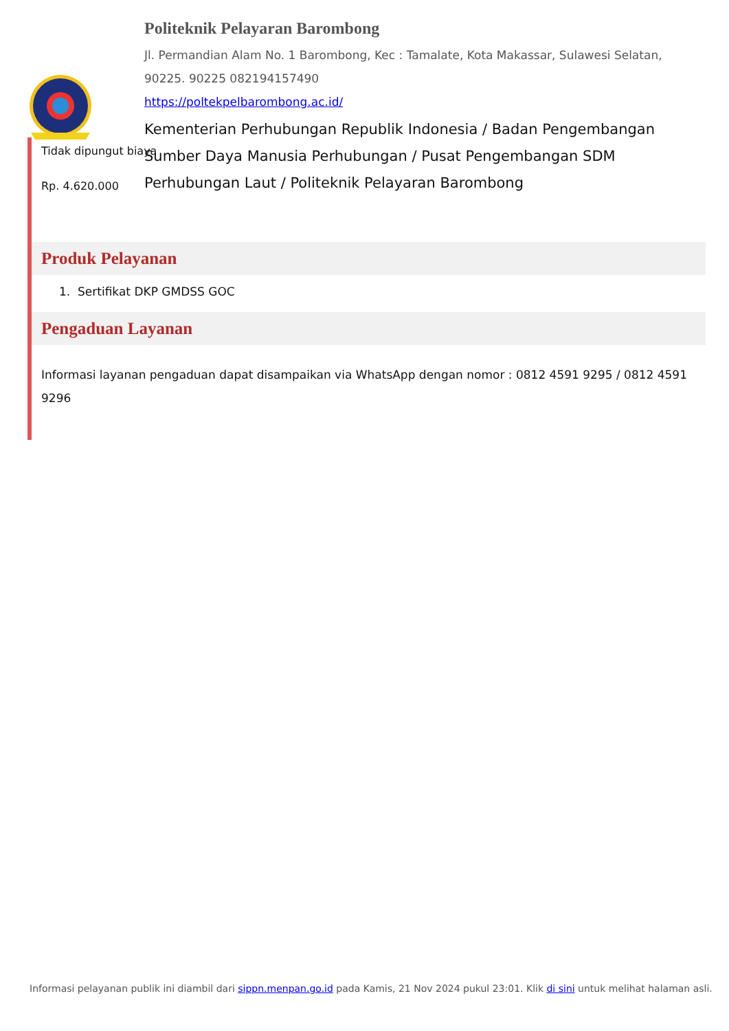Politeknik Pelayaran Barombong
Jl. Permandian Alam No. 1 Barombong, Kec : Tamalate, Kota Makassar, Sulawesi Selatan, 90225. 90225 082194157490
https://poltekpelbarombong.ac.id/
Kementerian Perhubungan Republik Indonesia / Badan Pengembangan Sumber Daya Manusia Perhubungan / Pusat Pengembangan SDM Perhubungan Laut / Politeknik Pelayaran Barombong
Tidak dipungut biaya
Rp. 4.620.000
Produk Pelayanan
1. Sertifikat DKP GMDSS GOC
Pengaduan Layanan
Informasi layanan pengaduan dapat disampaikan via WhatsApp dengan nomor : 0812 4591 9295 / 0812 4591 9296
Informasi pelayanan publik ini diambil dari sippn.menpan.go.id pada Kamis, 21 Nov 2024 pukul 23:01. Klik di sini untuk melihat halaman asli.